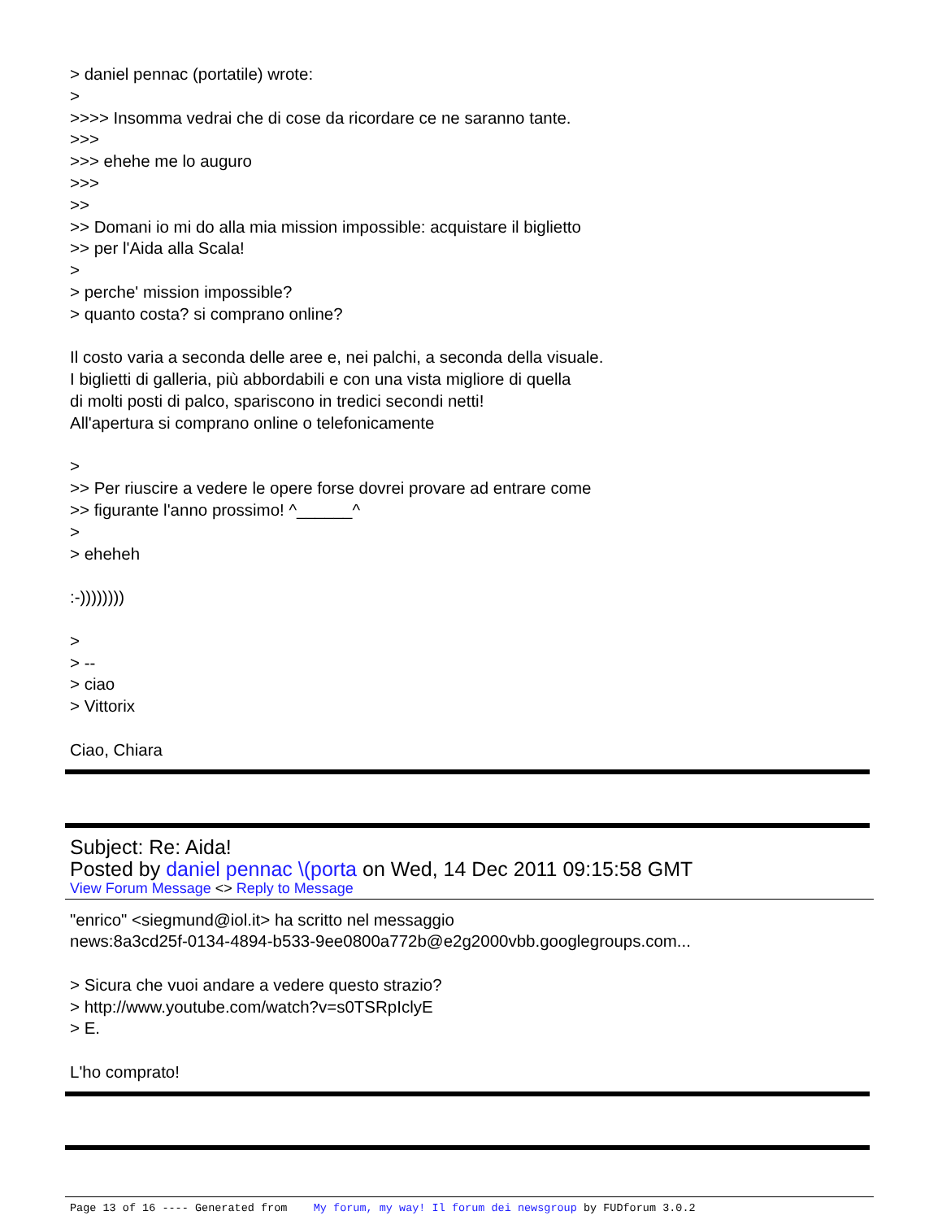> daniel pennac (portatile) wrote: > >>>> Insomma vedrai che di cose da ricordare ce ne saranno tante. >>> >>> ehehe me lo auguro >>> >> >> Domani io mi do alla mia mission impossible: acquistare il biglietto >> per l'Aida alla Scala! > > perche' mission impossible? > quanto costa? si comprano online? Il costo varia a seconda delle aree e, nei palchi, a seconda della visuale. I biglietti di galleria, più abbordabili e con una vista migliore di quella di molti posti di palco, spariscono in tredici secondi netti! All'apertura si comprano online o telefonicamente > >> Per riuscire a vedere le opere forse dovrei provare ad entrare come >> figurante l'anno prossimo! ^______^ > > eheheh :-)))))))) > > -- > ciao > Vittorix Ciao, Chiara
Subject: Re: Aida!
Posted by daniel pennac \(porta on Wed, 14 Dec 2011 09:15:58 GMT
View Forum Message <> Reply to Message
"enrico" <siegmund@iol.it> ha scritto nel messaggio news:8a3cd25f-0134-4894-b533-9ee0800a772b@e2g2000vbb.googlegroups.com... > Sicura che vuoi andare a vedere questo strazio? > http://www.youtube.com/watch?v=s0TSRpIclyE > E. L'ho comprato!
Page 13 of 16 ---- Generated from My forum, my way! Il forum dei newsgroup by FUDforum 3.0.2